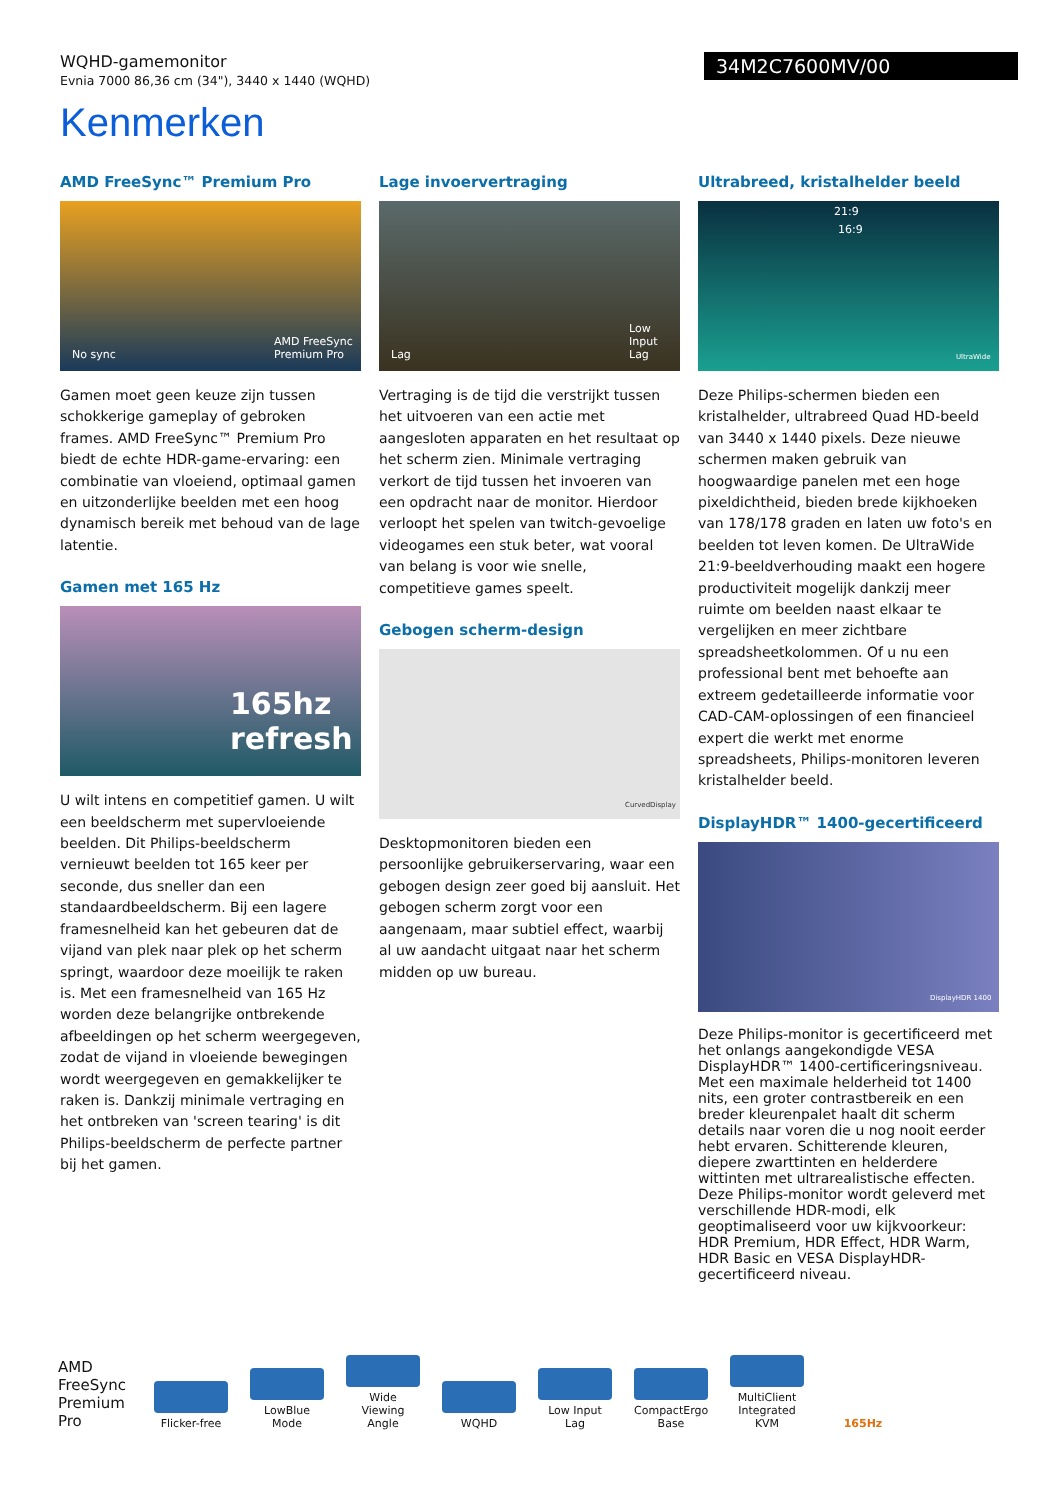WQHD-gamemonitor
Evnia 7000 86,36 cm (34"), 3440 x 1440 (WQHD)
34M2C7600MV/00
Kenmerken
AMD FreeSync™ Premium Pro
No sync AMD FreeSync Premium Pro
Gamen moet geen keuze zijn tussen schokkerige gameplay of gebroken frames. AMD FreeSync™ Premium Pro biedt de echte HDR-game-ervaring: een combinatie van vloeiend, optimaal gamen en uitzonderlijke beelden met een hoog dynamisch bereik met behoud van de lage latentie.
Gamen met 165 Hz
165hz refresh
U wilt intens en competitief gamen. U wilt een beeldscherm met supervloeiende beelden. Dit Philips-beeldscherm vernieuwt beelden tot 165 keer per seconde, dus sneller dan een standaardbeeldscherm. Bij een lagere framesnelheid kan het gebeuren dat de vijand van plek naar plek op het scherm springt, waardoor deze moeilijk te raken is. Met een framesnelheid van 165 Hz worden deze belangrijke ontbrekende afbeeldingen op het scherm weergegeven, zodat de vijand in vloeiende bewegingen wordt weergegeven en gemakkelijker te raken is. Dankzij minimale vertraging en het ontbreken van 'screen tearing' is dit Philips-beeldscherm de perfecte partner bij het gamen.
Lage invoervertraging
Lag Low Input Lag
Vertraging is de tijd die verstrijkt tussen het uitvoeren van een actie met aangesloten apparaten en het resultaat op het scherm zien. Minimale vertraging verkort de tijd tussen het invoeren van een opdracht naar de monitor. Hierdoor verloopt het spelen van twitch-gevoelige videogames een stuk beter, wat vooral van belang is voor wie snelle, competitieve games speelt.
Gebogen scherm-design
CurvedDisplay
Desktopmonitoren bieden een persoonlijke gebruikerservaring, waar een gebogen design zeer goed bij aansluit. Het gebogen scherm zorgt voor een aangenaam, maar subtiel effect, waarbij al uw aandacht uitgaat naar het scherm midden op uw bureau.
Ultrabreed, kristalhelder beeld
21:9
16:9
UltraWide
Deze Philips-schermen bieden een kristalhelder, ultrabreed Quad HD-beeld van 3440 x 1440 pixels. Deze nieuwe schermen maken gebruik van hoogwaardige panelen met een hoge pixeldichtheid, bieden brede kijkhoeken van 178/178 graden en laten uw foto's en beelden tot leven komen. De UltraWide 21:9-beeldverhouding maakt een hogere productiviteit mogelijk dankzij meer ruimte om beelden naast elkaar te vergelijken en meer zichtbare spreadsheetkolommen. Of u nu een professional bent met behoefte aan extreem gedetailleerde informatie voor CAD-CAM-oplossingen of een financieel expert die werkt met enorme spreadsheets, Philips-monitoren leveren kristalhelder beeld.
DisplayHDR™ 1400-gecertificeerd
DisplayHDR 1400
Deze Philips-monitor is gecertificeerd met het onlangs aangekondigde VESA DisplayHDR™ 1400-certificeringsniveau. Met een maximale helderheid tot 1400 nits, een groter contrastbereik en een breder kleurenpalet haalt dit scherm details naar voren die u nog nooit eerder hebt ervaren. Schitterende kleuren, diepere zwarttinten en helderdere wittinten met ultrarealistische effecten. Deze Philips-monitor wordt geleverd met verschillende HDR-modi, elk geoptimaliseerd voor uw kijkvoorkeur: HDR Premium, HDR Effect, HDR Warm, HDR Basic en VESA DisplayHDR-gecertificeerd niveau.
AMD FreeSync Premium Pro
Flicker-free
LowBlue Mode
Wide Viewing Angle
WQHD
Low Input Lag
CompactErgo Base
MultiClient Integrated KVM
165Hz